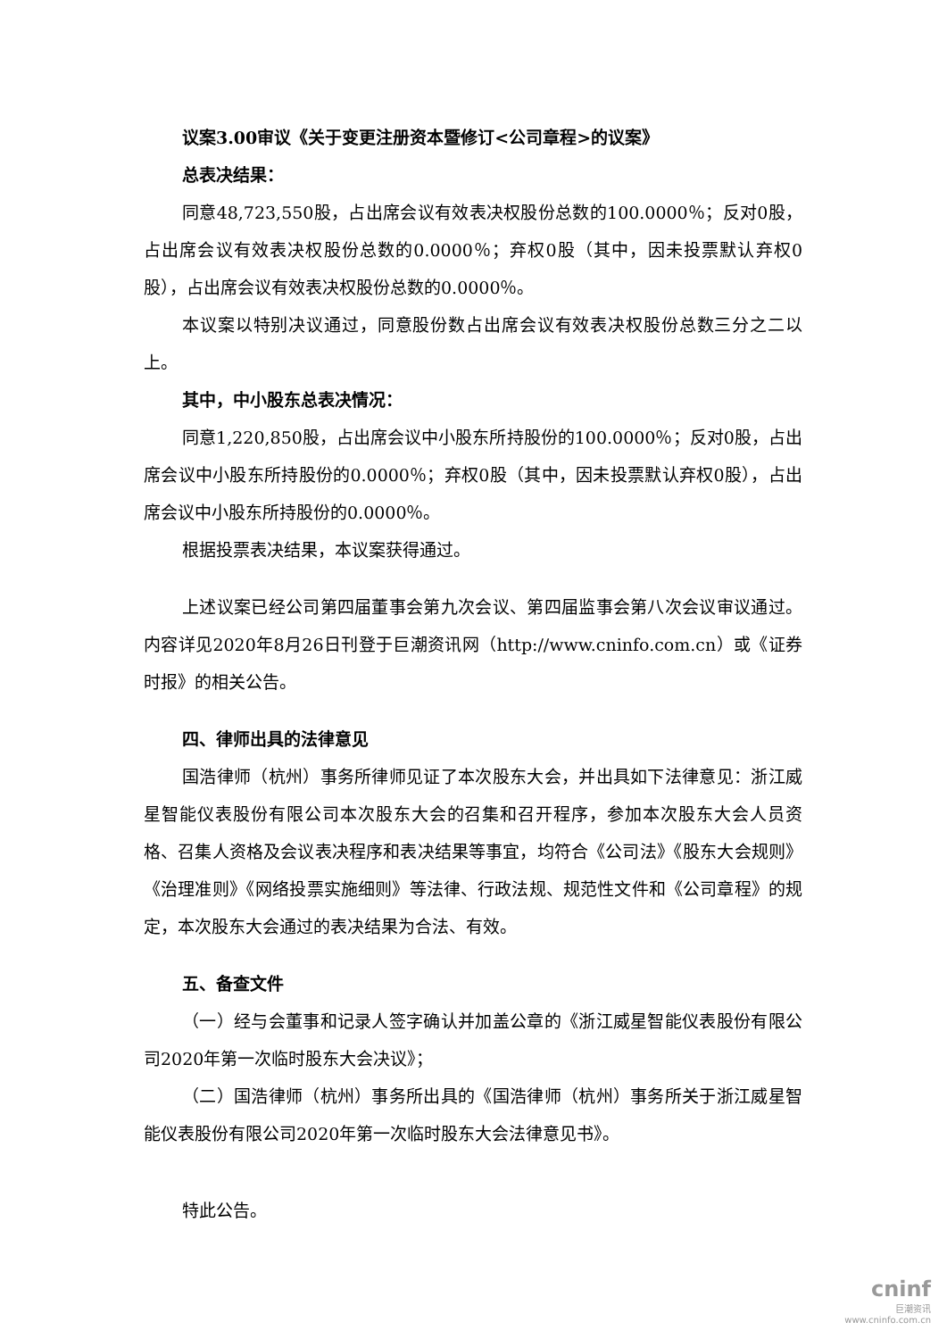议案3.00审议《关于变更注册资本暨修订<公司章程>的议案》
总表决结果：
同意48,723,550股，占出席会议有效表决权股份总数的100.0000％；反对0股，占出席会议有效表决权股份总数的0.0000％；弃权0股（其中，因未投票默认弃权0股），占出席会议有效表决权股份总数的0.0000％。
本议案以特别决议通过，同意股份数占出席会议有效表决权股份总数三分之二以上。
其中，中小股东总表决情况：
同意1,220,850股，占出席会议中小股东所持股份的100.0000％；反对0股，占出席会议中小股东所持股份的0.0000％；弃权0股（其中，因未投票默认弃权0股），占出席会议中小股东所持股份的0.0000％。
根据投票表决结果，本议案获得通过。
上述议案已经公司第四届董事会第九次会议、第四届监事会第八次会议审议通过。内容详见2020年8月26日刊登于巨潮资讯网（http://www.cninfo.com.cn）或《证券时报》的相关公告。
四、律师出具的法律意见
国浩律师（杭州）事务所律师见证了本次股东大会，并出具如下法律意见：浙江威星智能仪表股份有限公司本次股东大会的召集和召开程序，参加本次股东大会人员资格、召集人资格及会议表决程序和表决结果等事宜，均符合《公司法》《股东大会规则》《治理准则》《网络投票实施细则》等法律、行政法规、规范性文件和《公司章程》的规定，本次股东大会通过的表决结果为合法、有效。
五、备查文件
（一）经与会董事和记录人签字确认并加盖公章的《浙江威星智能仪表股份有限公司2020年第一次临时股东大会决议》；
（二）国浩律师（杭州）事务所出具的《国浩律师（杭州）事务所关于浙江威星智能仪表股份有限公司2020年第一次临时股东大会法律意见书》。
特此公告。
cninf
巨潮资讯
www.cninfo.com.cn